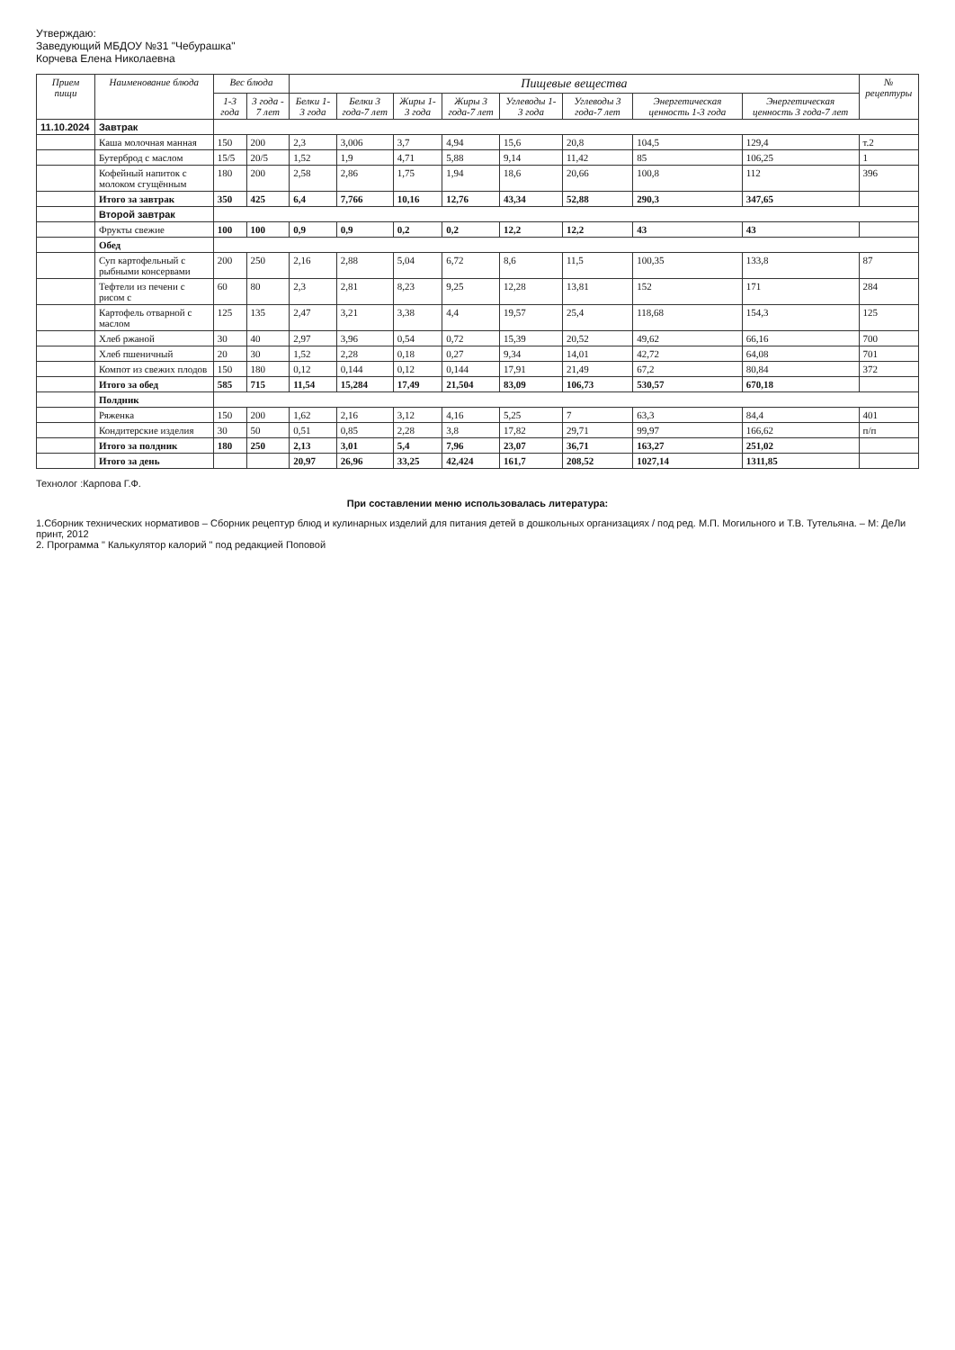Утверждаю:
Заведующий МБДОУ №31 "Чебурашка"
Корчева Елена Николаевна
| Прием пищи | Наименование блюда | Вес блюда | | Пищевые вещества | | | | | | | | № рецептуры |
| --- | --- | --- | --- | --- | --- | --- | --- | --- | --- | --- | --- | --- |
| | | 1-3 года | 3 года - 7 лет | Белки 1-3 года | Белки 3 года-7 лет | Жиры 1-3 года | Жиры 3 года-7 лет | Углеводы 1-3 года | Углеводы 3 года-7 лет | Энергетическая ценность 1-3 года | Энергетическая ценность 3 года-7 лет | |
| 11.10.2024 | Завтрак | | | | | | | | | | | |
| | Каша молочная манная | 150 | 200 | 2,3 | 3,006 | 3,7 | 4,94 | 15,6 | 20,8 | 104,5 | 129,4 | т.2 |
| | Бутерброд с маслом | 15/5 | 20/5 | 1,52 | 1,9 | 4,71 | 5,88 | 9,14 | 11,42 | 85 | 106,25 | 1 |
| | Кофейный напиток с молоком сгущённым | 180 | 200 | 2,58 | 2,86 | 1,75 | 1,94 | 18,6 | 20,66 | 100,8 | 112 | 396 |
| | Итого за завтрак | 350 | 425 | 6,4 | 7,766 | 10,16 | 12,76 | 43,34 | 52,88 | 290,3 | 347,65 | |
| | Второй завтрак | | | | | | | | | | | |
| | Фрукты свежие | 100 | 100 | 0,9 | 0,9 | 0,2 | 0,2 | 12,2 | 12,2 | 43 | 43 | |
| | Обед | | | | | | | | | | | |
| | Суп картофельный с рыбными консервами | 200 | 250 | 2,16 | 2,88 | 5,04 | 6,72 | 8,6 | 11,5 | 100,35 | 133,8 | 87 |
| | Тефтели из печени с рисом с | 60 | 80 | 2,3 | 2,81 | 8,23 | 9,25 | 12,28 | 13,81 | 152 | 171 | 284 |
| | Картофель отварной с маслом | 125 | 135 | 2,47 | 3,21 | 3,38 | 4,4 | 19,57 | 25,4 | 118,68 | 154,3 | 125 |
| | Хлеб ржаной | 30 | 40 | 2,97 | 3,96 | 0,54 | 0,72 | 15,39 | 20,52 | 49,62 | 66,16 | 700 |
| | Хлеб пшеничный | 20 | 30 | 1,52 | 2,28 | 0,18 | 0,27 | 9,34 | 14,01 | 42,72 | 64,08 | 701 |
| | Компот из свежих плодов | 150 | 180 | 0,12 | 0,144 | 0,12 | 0,144 | 17,91 | 21,49 | 67,2 | 80,84 | 372 |
| | Итого за обед | 585 | 715 | 11,54 | 15,284 | 17,49 | 21,504 | 83,09 | 106,73 | 530,57 | 670,18 | |
| | Полдник | | | | | | | | | | | |
| | Ряженка | 150 | 200 | 1,62 | 2,16 | 3,12 | 4,16 | 5,25 | 7 | 63,3 | 84,4 | 401 |
| | Кондитерские изделия | 30 | 50 | 0,51 | 0,85 | 2,28 | 3,8 | 17,82 | 29,71 | 99,97 | 166,62 | п/п |
| | Итого за полдник | 180 | 250 | 2,13 | 3,01 | 5,4 | 7,96 | 23,07 | 36,71 | 163,27 | 251,02 | |
| | Итого за день | | | 20,97 | 26,96 | 33,25 | 42,424 | 161,7 | 208,52 | 1027,14 | 1311,85 | |
Технолог :Карпова Г.Ф.
При составлении меню использовалась литература:
1.Сборник технических нормативов – Сборник рецептур блюд и кулинарных изделий для питания детей в дошкольных организациях / под ред. М.П. Могильного и Т.В. Тутельяна. – М: ДеЛи принт, 2012
2. Программа " Калькулятор калорий " под редакцией Поповой